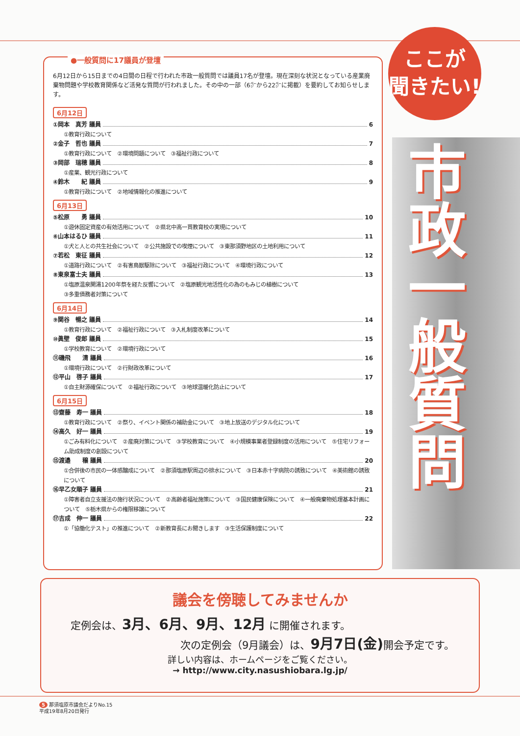市政一般質問
ここが
聞きたい!
●一般質問に17議員が登壇
6月12日から15日までの4日間の日程で行われた市政一般質問では議員17名が登壇。現在深刻な状況となっている産業廃棄物問題や学校教育関係など活発な質問が行われました。その中の一部（6㌻から22㌻に掲載）を要約してお知らせします。
6月12日
①岡本　真芳 議員 6
①教育行政について
②金子　哲也 議員 7
①教育行政について　②環境問題について　③福祉行政について
③岡部　瑞穂 議員 8
①産業、観光行政について
④鈴木　　紀 議員 9
①教育行政について　②地域情報化の推進について
6月13日
⑤松原　　勇 議員 10
①遊休固定資産の有効活用について　②県北中高一貫教育校の実現について
⑥山本はるひ 議員 11
①犬と人との共生社会について　②公共施設での喫煙について　③東那須野地区の土地利用について
⑦若松　東征 議員 12
①道路行政について　②有害鳥獣駆除について　③福祉行政について　④環境行政について
⑧東泉富士夫 議員 13
①塩原温泉開湯1200年祭を経た反響について　②塩原観光地活性化の為のもみじの植樹について
③多重債務者対策について
6月14日
⑨関谷　暢之 議員 14
①教育行政について　②福祉行政について　③入札制度改革について
⑩眞壁　俊郎 議員 15
①学校教育について　②環境行政について
⑪磯飛　　清 議員 16
①環境行政について　②行財政改革について
⑫平山　啓子 議員 17
①自主財源確保について　②福祉行政について　③地球温暖化防止について
6月15日
⑬齋藤　寿一 議員 18
①教育行政について　②祭り、イベント関係の補助金について　③地上放送のデジタル化について
⑭高久　好一 議員 19
①ごみ有料化について　②産廃対策について　③学校教育について　④小規模事業者登録制度の活用について　⑤住宅リフォーム助成制度の創設について
⑮渡邉　　穣 議員 20
①合併後の市民の一体感醸成について　②那須塩原駅周辺の排水について　③日本赤十字病院の誘致について　④美術館の誘致について
⑯早乙女順子 議員 21
①障害者自立支援法の施行状況について　②高齢者福祉施策について　③国民健康保険について　④一般廃棄物処理基本計画について　⑤栃木県からの権限移譲について
⑰吉成　伸一 議員 22
①「協働化テスト」の推進について　②新教育長にお聞きします　③生活保護制度について
議会を傍聴してみませんか
定例会は、3月、6月、9月、12月 に開催されます。
次の定例会（9月議会）は、9月7日(金) 開会予定です。
詳しい内容は、ホームページをご覧ください。
→ http://www.city.nasushiobara.lg.jp/
5 那須塩原市議会だよりNo.15
平成19年8月20日発行